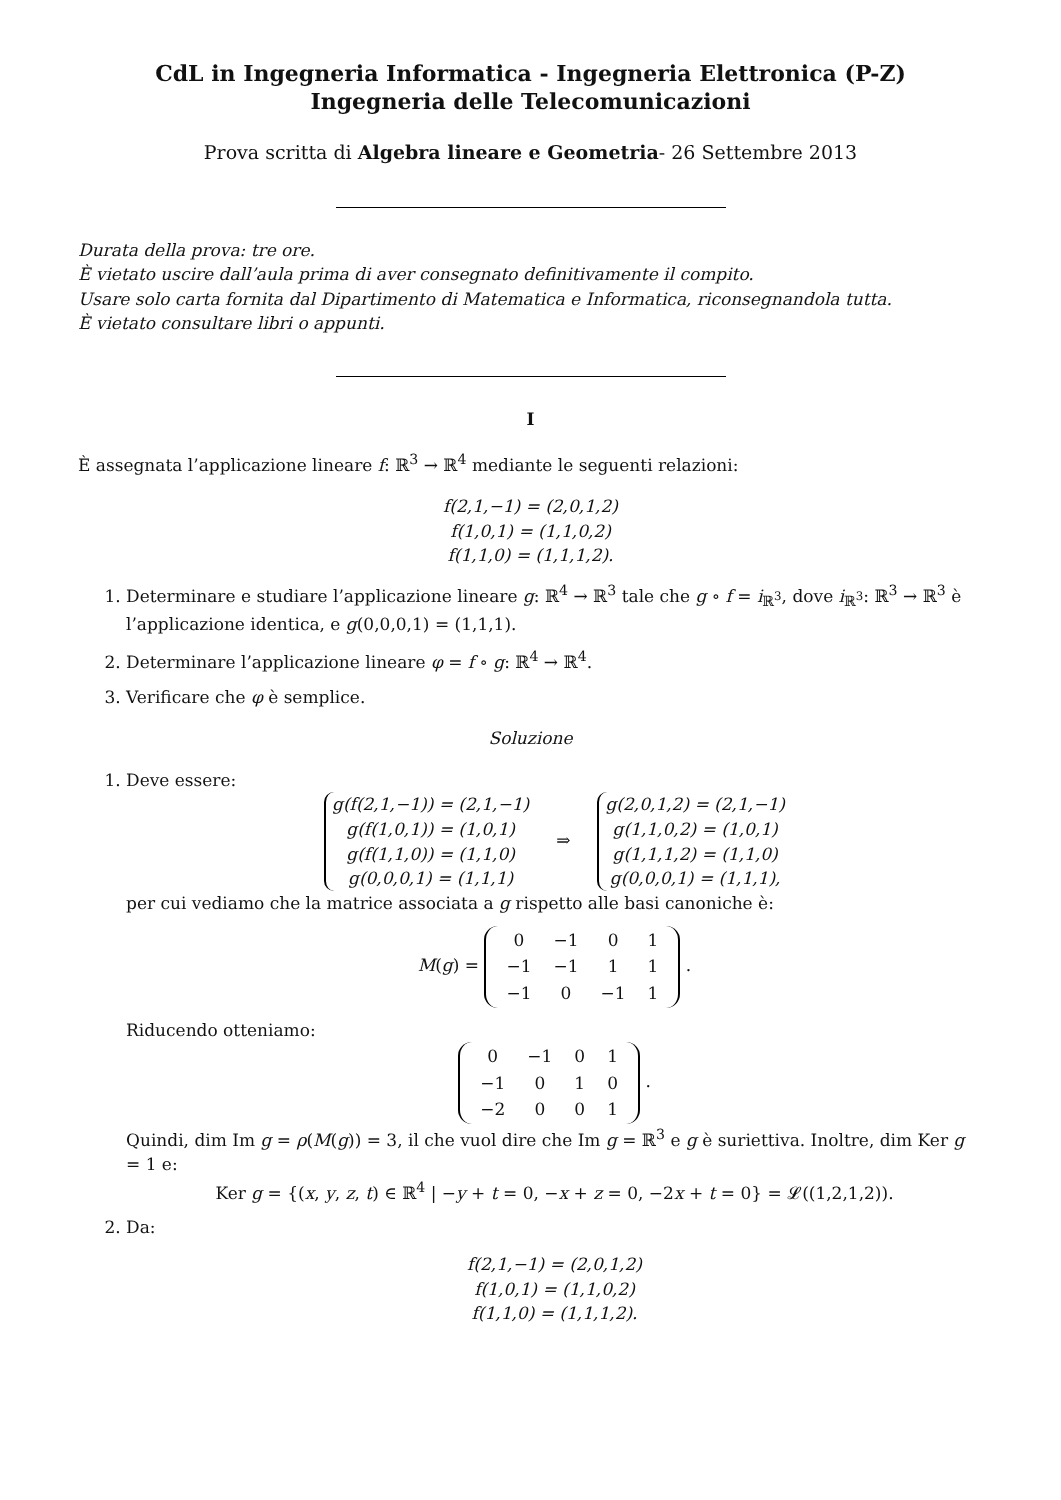CdL in Ingegneria Informatica - Ingegneria Elettronica (P-Z)
Ingegneria delle Telecomunicazioni
Prova scritta di Algebra lineare e Geometria- 26 Settembre 2013
Durata della prova: tre ore.
È vietato uscire dall’aula prima di aver consegnato definitivamente il compito.
Usare solo carta fornita dal Dipartimento di Matematica e Informatica, riconsegnandola tutta.
È vietato consultare libri o appunti.
I
È assegnata l’applicazione lineare f: ℝ<sup>3</sup> → ℝ<sup>4</sup> mediante le seguenti relazioni:
f(2,1,−1) = (2,0,1,2)
f(1,0,1) = (1,1,0,2)
f(1,1,0) = (1,1,1,2).
1. Determinare e studiare l’applicazione lineare g: ℝ<sup>4</sup> → ℝ<sup>3</sup> tale che g ∘ f = i<sub>ℝ<sup>3</sup></sub>, dove i<sub>ℝ<sup>3</sup></sub>: ℝ<sup>3</sup> → ℝ<sup>3</sup> è l’applicazione identica, e g(0,0,0,1) = (1,1,1).
2. Determinare l’applicazione lineare φ = f ∘ g: ℝ<sup>4</sup> → ℝ<sup>4</sup>.
3. Verificare che φ è semplice.
Soluzione
1. Deve essere:
g(f(2,1,−1)) = (2,1,−1)
g(f(1,0,1)) = (1,0,1)
g(f(1,1,0)) = (1,1,0)
g(0,0,0,1) = (1,1,1) ⇒ g(2,0,1,2) = (2,1,−1)
g(1,1,0,2) = (1,0,1)
g(1,1,1,2) = (1,1,0)
g(0,0,0,1) = (1,1,1),
per cui vediamo che la matrice associata a g rispetto alle basi canoniche è:
M(g) =
| 0 | −1 | 0 | 1 |
| −1 | −1 | 1 | 1 |
| −1 | 0 | −1 | 1 |
.
Riducendo otteniamo:
| 0 | −1 | 0 | 1 |
| −1 | 0 | 1 | 0 |
| −2 | 0 | 0 | 1 |
.
Quindi, dim Im g = ρ(M(g)) = 3, il che vuol dire che Im g = ℝ<sup>3</sup> e g è suriettiva. Inoltre, dim Ker g = 1 e:
Ker g = {(x, y, z, t) ∈ ℝ<sup>4</sup> | −y + t = 0, −x + z = 0, −2x + t = 0} = 𝓛((1,2,1,2)).
2. Da:
f(2,1,−1) = (2,0,1,2)
f(1,0,1) = (1,1,0,2)
f(1,1,0) = (1,1,1,2).